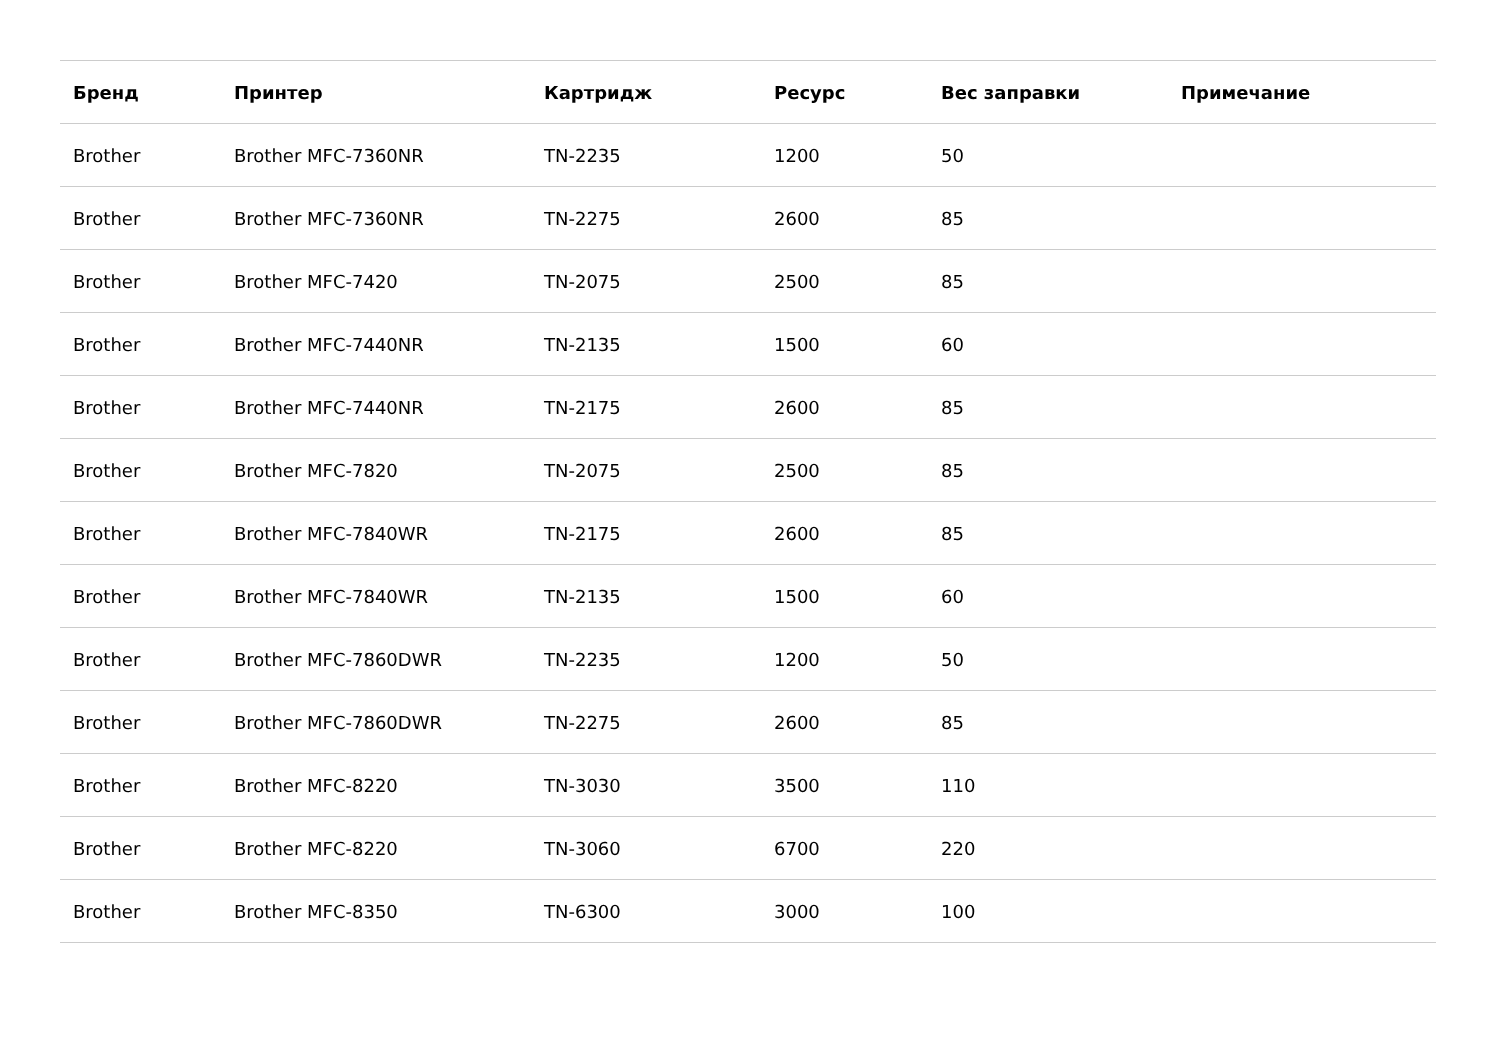| Бренд | Принтер | Картридж | Ресурс | Вес заправки | Примечание |
| --- | --- | --- | --- | --- | --- |
| Brother | Brother MFC-7360NR | TN-2235 | 1200 | 50 | |
| Brother | Brother MFC-7360NR | TN-2275 | 2600 | 85 | |
| Brother | Brother MFC-7420 | TN-2075 | 2500 | 85 | |
| Brother | Brother MFC-7440NR | TN-2135 | 1500 | 60 | |
| Brother | Brother MFC-7440NR | TN-2175 | 2600 | 85 | |
| Brother | Brother MFC-7820 | TN-2075 | 2500 | 85 | |
| Brother | Brother MFC-7840WR | TN-2175 | 2600 | 85 | |
| Brother | Brother MFC-7840WR | TN-2135 | 1500 | 60 | |
| Brother | Brother MFC-7860DWR | TN-2235 | 1200 | 50 | |
| Brother | Brother MFC-7860DWR | TN-2275 | 2600 | 85 | |
| Brother | Brother MFC-8220 | TN-3030 | 3500 | 110 | |
| Brother | Brother MFC-8220 | TN-3060 | 6700 | 220 | |
| Brother | Brother MFC-8350 | TN-6300 | 3000 | 100 | |